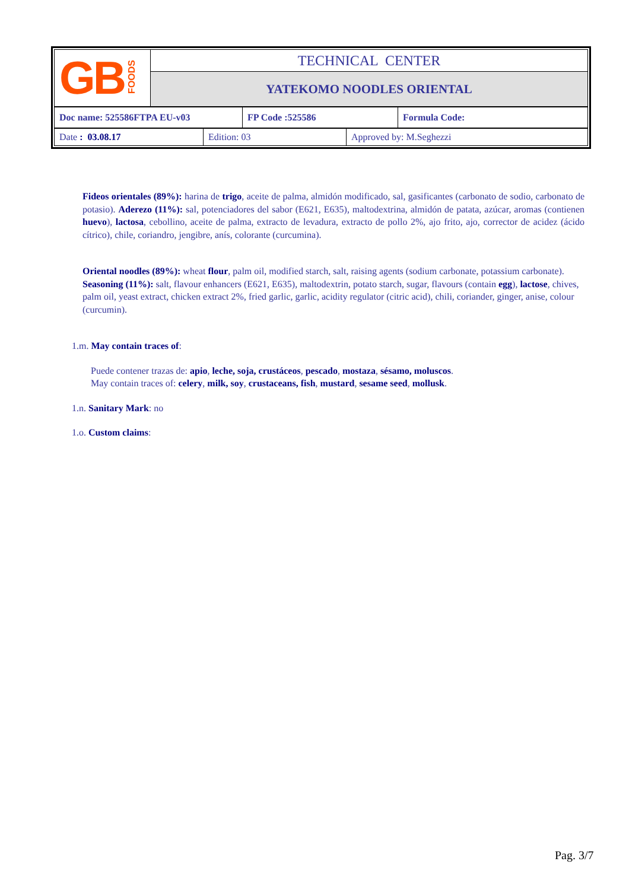| GB FOODS | TECHNICAL CENTER |
| | YATEKOMO NOODLES ORIENTAL |
| Doc name: 525586FTPA EU-v03 | FP Code :525586 | Formula Code: |
| Date : 03.08.17 | Edition: 03 | Approved by: M.Seghezzi |
Fideos orientales (89%): harina de trigo, aceite de palma, almidón modificado, sal, gasificantes (carbonato de sodio, carbonato de potasio). Aderezo (11%): sal, potenciadores del sabor (E621, E635), maltodextrina, almidón de patata, azúcar, aromas (contienen huevo), lactosa, cebollino, aceite de palma, extracto de levadura, extracto de pollo 2%, ajo frito, ajo, corrector de acidez (ácido cítrico), chile, coriandro, jengibre, anís, colorante (curcumina).
Oriental noodles (89%): wheat flour, palm oil, modified starch, salt, raising agents (sodium carbonate, potassium carbonate). Seasoning (11%): salt, flavour enhancers (E621, E635), maltodextrin, potato starch, sugar, flavours (contain egg), lactose, chives, palm oil, yeast extract, chicken extract 2%, fried garlic, garlic, acidity regulator (citric acid), chili, coriander, ginger, anise, colour (curcumin).
1.m. May contain traces of:
Puede contener trazas de: apio, leche, soja, crustáceos, pescado, mostaza, sésamo, moluscos.
May contain traces of: celery, milk, soy, crustaceans, fish, mustard, sesame seed, mollusk.
1.n. Sanitary Mark: no
1.o. Custom claims:
Pag. 3/7